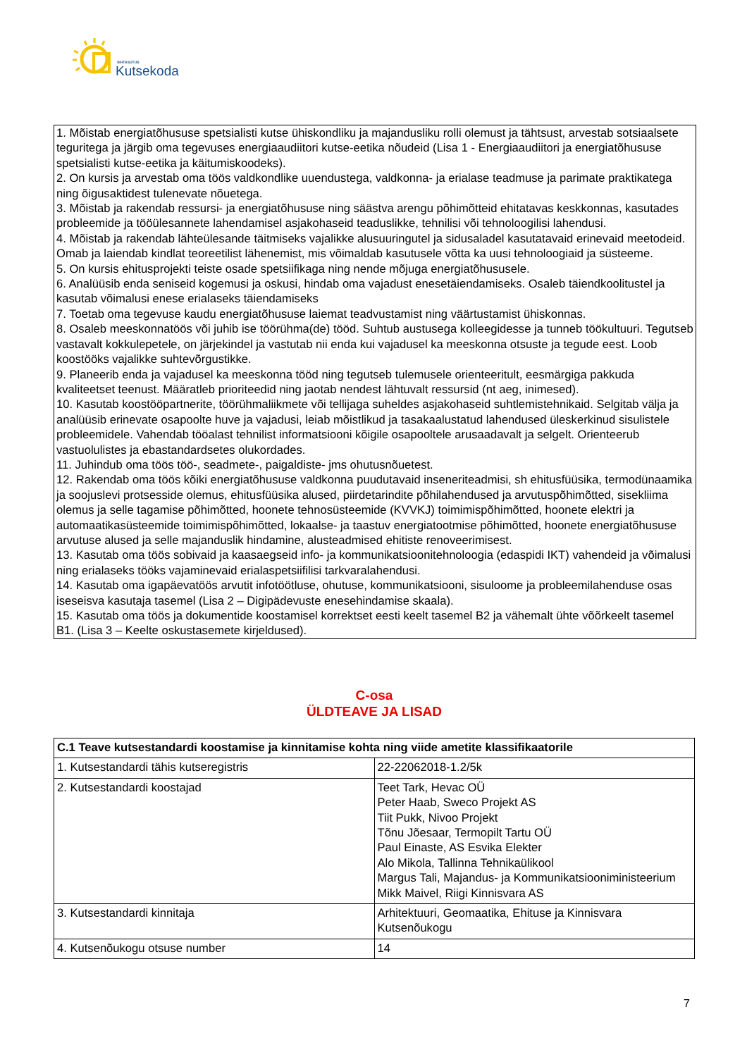SIHTASUTUS
Kutsekoda
1. Mõistab energiatõhususe spetsialisti kutse ühiskondliku ja majandusliku rolli olemust ja tähtsust, arvestab sotsiaalsete teguritega ja järgib oma tegevuses energiaaudiitori kutse-eetika nõudeid (Lisa 1 - Energiaaudiitori ja energiatõhususe spetsialisti kutse-eetika ja käitumiskoodeks).
2. On kursis ja arvestab oma töös valdkondlike uuendustega, valdkonna- ja erialase teadmuse ja parimate praktikatega ning õigusaktidest tulenevate nõuetega.
3. Mõistab ja rakendab ressursi- ja energiatõhususe ning säästva arengu põhimõtteid ehitatavas keskkonnas, kasutades probleemide ja tööülesannete lahendamisel asjakohaseid teaduslikke, tehnilisi või tehnoloogilisi lahendusi.
4. Mõistab ja rakendab lähteülesande täitmiseks vajalikke alusuuringutel ja sidusaladel kasutatavaid erinevaid meetodeid. Omab ja laiendab kindlat teoreetilist lähenemist, mis võimaldab kasutusele võtta ka uusi tehnoloogiaid ja süsteeme.
5. On kursis ehitusprojekti teiste osade spetsiifikaga ning nende mõjuga energiatõhususele.
6. Analüüsib enda seniseid kogemusi ja oskusi, hindab oma vajadust enesetäiendamiseks. Osaleb täiendkoolitustel ja kasutab võimalusi enese erialaseks täiendamiseks
7. Toetab oma tegevuse kaudu energiatõhususe laiemat teadvustamist ning väärtustamist ühiskonnas.
8. Osaleb meeskonnatöös või juhib ise töörühma(de) tööd. Suhtub austusega kolleegidesse ja tunneb töökultuuri. Tegutseb vastavalt kokkulepetele, on järjekindel ja vastutab nii enda kui vajadusel ka meeskonna otsuste ja tegude eest. Loob koostööks vajalikke suhtevõrgustikke.
9. Planeerib enda ja vajadusel ka meeskonna tööd ning tegutseb tulemusele orienteeritult, eesmärgiga pakkuda kvaliteetset teenust. Määratleb prioriteedid ning jaotab nendest lähtuvalt ressursid (nt aeg, inimesed).
10. Kasutab koostööpartnerite, töörühmaliikmete või tellijaga suheldes asjakohaseid suhtlemistehnikaid. Selgitab välja ja analüüsib erinevate osapoolte huve ja vajadusi, leiab mõistlikud ja tasakaalustatud lahendused üleskerkinud sisulistele probleemidele. Vahendab tööalast tehnilist informatsiooni kõigile osapooltele arusaadavalt ja selgelt. Orienteerub vastuolulistes ja ebastandardsetes olukordades.
11. Juhindub oma töös töö-, seadmete-, paigaldiste- jms ohutusnõuetest.
12. Rakendab oma töös kõiki energiatõhususe valdkonna puudutavaid inseneriteadmisi, sh ehitusfüüsika, termodünaamika ja soojuslevi protsesside olemus, ehitusfüüsika alused, piirdetarindite põhilahendused ja arvutuspõhimõtted, sisekliima olemus ja selle tagamise põhimõtted, hoonete tehnosüsteemide (KVVKJ) toimimispõhimõtted, hoonete elektri ja automaatikasüsteemide toimimispõhimõtted, lokaalse- ja taastuv energiatootmise põhimõtted, hoonete energiatõhususe arvutuse alused ja selle majanduslik hindamine, alusteadmised ehitiste renoveerimisest.
13. Kasutab oma töös sobivaid ja kaasaegseid info- ja kommunikatsioonitehnoloogia (edaspidi IKT) vahendeid ja võimalusi ning erialaseks tööks vajaminevaid erialaspetsiifilisi tarkvaralahendusi.
14. Kasutab oma igapäevatöös arvutit infotöötluse, ohutuse, kommunikatsiooni, sisuloome ja probleemilahenduse osas iseseisva kasutaja tasemel (Lisa 2 – Digipädevuste enesehindamise skaala).
15. Kasutab oma töös ja dokumentide koostamisel korrektset eesti keelt tasemel B2 ja vähemalt ühte võõrkeelt tasemel B1. (Lisa 3 – Keelte oskustasemete kirjeldused).
C-osa
ÜLDTEAVE JA LISAD
| C.1 Teave kutsestandardi koostamise ja kinnitamise kohta ning viide ametite klassifikaatorile | |
| --- | --- |
| 1. Kutsestandardi tähis kutseregistris | 22-22062018-1.2/5k |
| 2. Kutsestandardi koostajad | Teet Tark, Hevac OÜ Peter Haab, Sweco Projekt AS Tiit Pukk, Nivoo Projekt Tõnu Jõesaar, Termopilt Tartu OÜ Paul Einaste, AS Esvika Elekter Alo Mikola, Tallinna Tehnikaülikool Margus Tali, Majandus- ja Kommunikatsiooniministeerium Mikk Maivel, Riigi Kinnisvara AS |
| 3. Kutsestandardi kinnitaja | Arhitektuuri, Geomaatika, Ehituse ja Kinnisvara Kutsenõukogu |
| 4. Kutsenõukogu otsuse number | 14 |
7